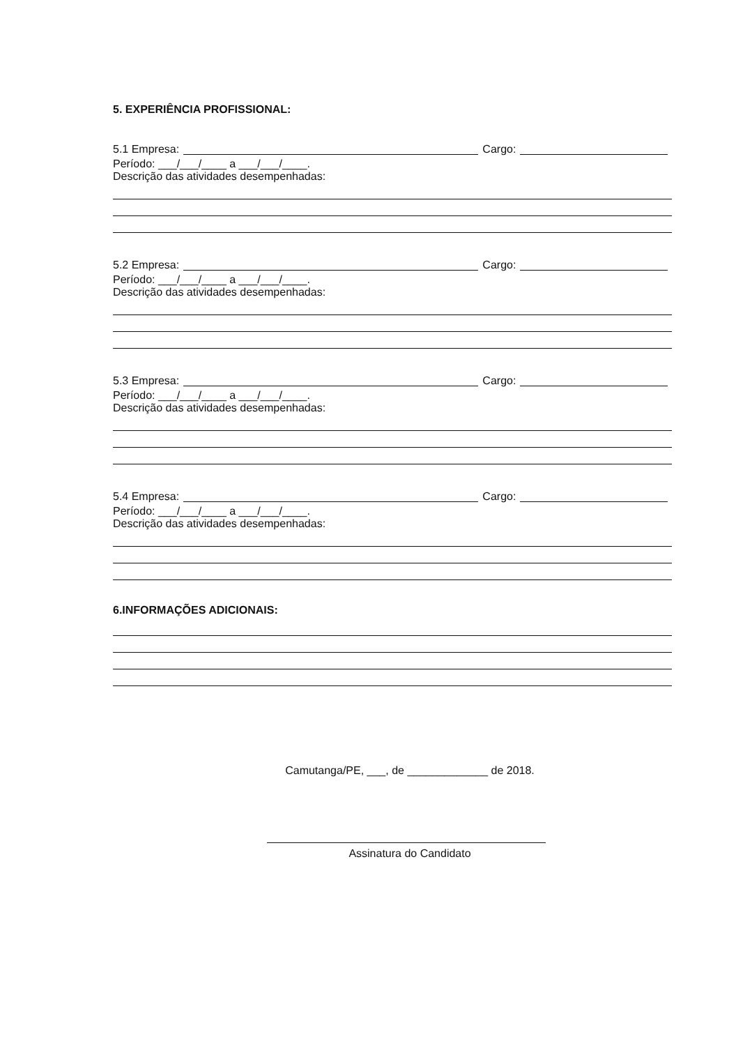5. EXPERIÊNCIA PROFISSIONAL:
5.1 Empresa: Cargo:
Período: ___/___/____ a ___/___/____.
Descrição das atividades desempenhadas:
5.2 Empresa: Cargo:
Período: ___/___/____ a ___/___/____.
Descrição das atividades desempenhadas:
5.3 Empresa: Cargo:
Período: ___/___/____ a ___/___/____.
Descrição das atividades desempenhadas:
5.4 Empresa: Cargo:
Período: ___/___/____ a ___/___/____.
Descrição das atividades desempenhadas:
6.INFORMAÇÕES ADICIONAIS:
Camutanga/PE, ___, de _____________ de 2018.
Assinatura do Candidato